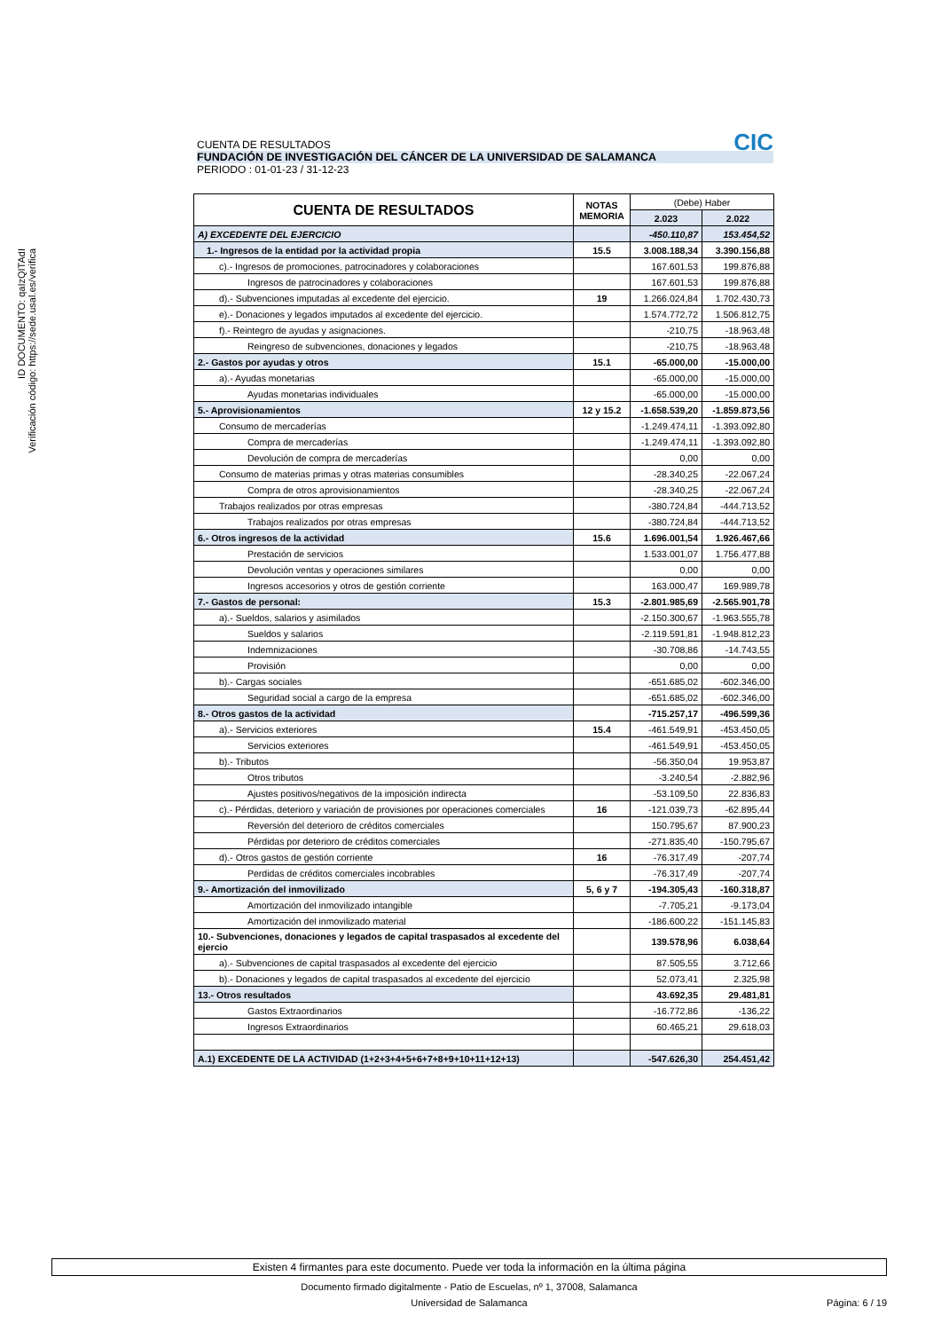ID DOCUMENTO: qaIzQITAdI
Verificación código: https://sede.usal.es/verifica
CIC
CUENTA DE RESULTADOS
FUNDACIÓN DE INVESTIGACIÓN DEL CÁNCER DE LA UNIVERSIDAD DE SALAMANCA
PERIODO : 01-01-23 / 31-12-23
| CUENTA DE RESULTADOS | NOTAS MEMORIA | (Debe) Haber | |
| --- | --- | --- | --- |
| | | 2.023 | 2.022 |
| A) EXCEDENTE DEL EJERCICIO | | -450.110,87 | 153.454,52 |
| 1.- Ingresos de la entidad por la actividad propia | 15.5 | 3.008.188,34 | 3.390.156,88 |
| c).- Ingresos de promociones, patrocinadores y colaboraciones | | 167.601,53 | 199.876,88 |
| Ingresos de patrocinadores y colaboraciones | | 167.601,53 | 199.876,88 |
| d).- Subvenciones imputadas al excedente del ejercicio. | 19 | 1.266.024,84 | 1.702.430,73 |
| e).- Donaciones y legados imputados al excedente del ejercicio. | | 1.574.772,72 | 1.506.812,75 |
| f).- Reintegro de ayudas y asignaciones. | | -210,75 | -18.963,48 |
| Reingreso de subvenciones, donaciones y legados | | -210,75 | -18.963,48 |
| 2.- Gastos por ayudas y otros | 15.1 | -65.000,00 | -15.000,00 |
| a).- Ayudas monetarias | | -65.000,00 | -15.000,00 |
| Ayudas monetarias individuales | | -65.000,00 | -15.000,00 |
| 5.- Aprovisionamientos | 12 y 15.2 | -1.658.539,20 | -1.859.873,56 |
| Consumo de mercaderías | | -1.249.474,11 | -1.393.092,80 |
| Compra de mercaderías | | -1.249.474,11 | -1.393.092,80 |
| Devolución de compra de mercaderías | | 0,00 | 0,00 |
| Consumo de materias primas y otras materias consumibles | | -28.340,25 | -22.067,24 |
| Compra de otros aprovisionamientos | | -28.340,25 | -22.067,24 |
| Trabajos realizados por otras empresas | | -380.724,84 | -444.713,52 |
| Trabajos realizados por otras empresas | | -380.724,84 | -444.713,52 |
| 6.- Otros ingresos de la actividad | 15.6 | 1.696.001,54 | 1.926.467,66 |
| Prestación de servicios | | 1.533.001,07 | 1.756.477,88 |
| Devolución ventas y operaciones similares | | 0,00 | 0,00 |
| Ingresos accesorios y otros de gestión corriente | | 163.000,47 | 169.989,78 |
| 7.- Gastos de personal: | 15.3 | -2.801.985,69 | -2.565.901,78 |
| a).- Sueldos, salarios y asimilados | | -2.150.300,67 | -1.963.555,78 |
| Sueldos y salarios | | -2.119.591,81 | -1.948.812,23 |
| Indemnizaciones | | -30.708,86 | -14.743,55 |
| Provisión | | 0,00 | 0,00 |
| b).- Cargas sociales | | -651.685,02 | -602.346,00 |
| Seguridad social a cargo de la empresa | | -651.685,02 | -602.346,00 |
| 8.- Otros gastos de la actividad | | -715.257,17 | -496.599,36 |
| a).- Servicios exteriores | 15.4 | -461.549,91 | -453.450,05 |
| Servicios exteriores | | -461.549,91 | -453.450,05 |
| b).- Tributos | | -56.350,04 | 19.953,87 |
| Otros tributos | | -3.240,54 | -2.882,96 |
| Ajustes positivos/negativos de la imposición indirecta | | -53.109,50 | 22.836,83 |
| c).- Pérdidas, deterioro y variación de provisiones por operaciones comerciales | 16 | -121.039,73 | -62.895,44 |
| Reversión del deterioro de créditos comerciales | | 150.795,67 | 87.900,23 |
| Pérdidas por deterioro de créditos comerciales | | -271.835,40 | -150.795,67 |
| d).- Otros gastos de gestión corriente | 16 | -76.317,49 | -207,74 |
| Perdidas de créditos comerciales incobrables | | -76.317,49 | -207,74 |
| 9.- Amortización del inmovilizado | 5, 6 y 7 | -194.305,43 | -160.318,87 |
| Amortización del inmovilizado intangible | | -7.705,21 | -9.173,04 |
| Amortización del inmovilizado material | | -186.600,22 | -151.145,83 |
| 10.- Subvenciones, donaciones y legados de capital traspasados al excedente del ejercio | | 139.578,96 | 6.038,64 |
| a).- Subvenciones de capital traspasados al excedente del ejercicio | | 87.505,55 | 3.712,66 |
| b).- Donaciones y legados de capital traspasados al excedente del ejercicio | | 52.073,41 | 2.325,98 |
| 13.- Otros resultados | | 43.692,35 | 29.481,81 |
| Gastos Extraordinarios | | -16.772,86 | -136,22 |
| Ingresos Extraordinarios | | 60.465,21 | 29.618,03 |
| A.1) EXCEDENTE DE LA ACTIVIDAD (1+2+3+4+5+6+7+8+9+10+11+12+13) | | -547.626,30 | 254.451,42 |
Existen 4 firmantes para este documento. Puede ver toda la información en la última página
Documento firmado digitalmente - Patio de Escuelas, nº 1, 37008, Salamanca
Universidad de Salamanca Página: 6 / 19